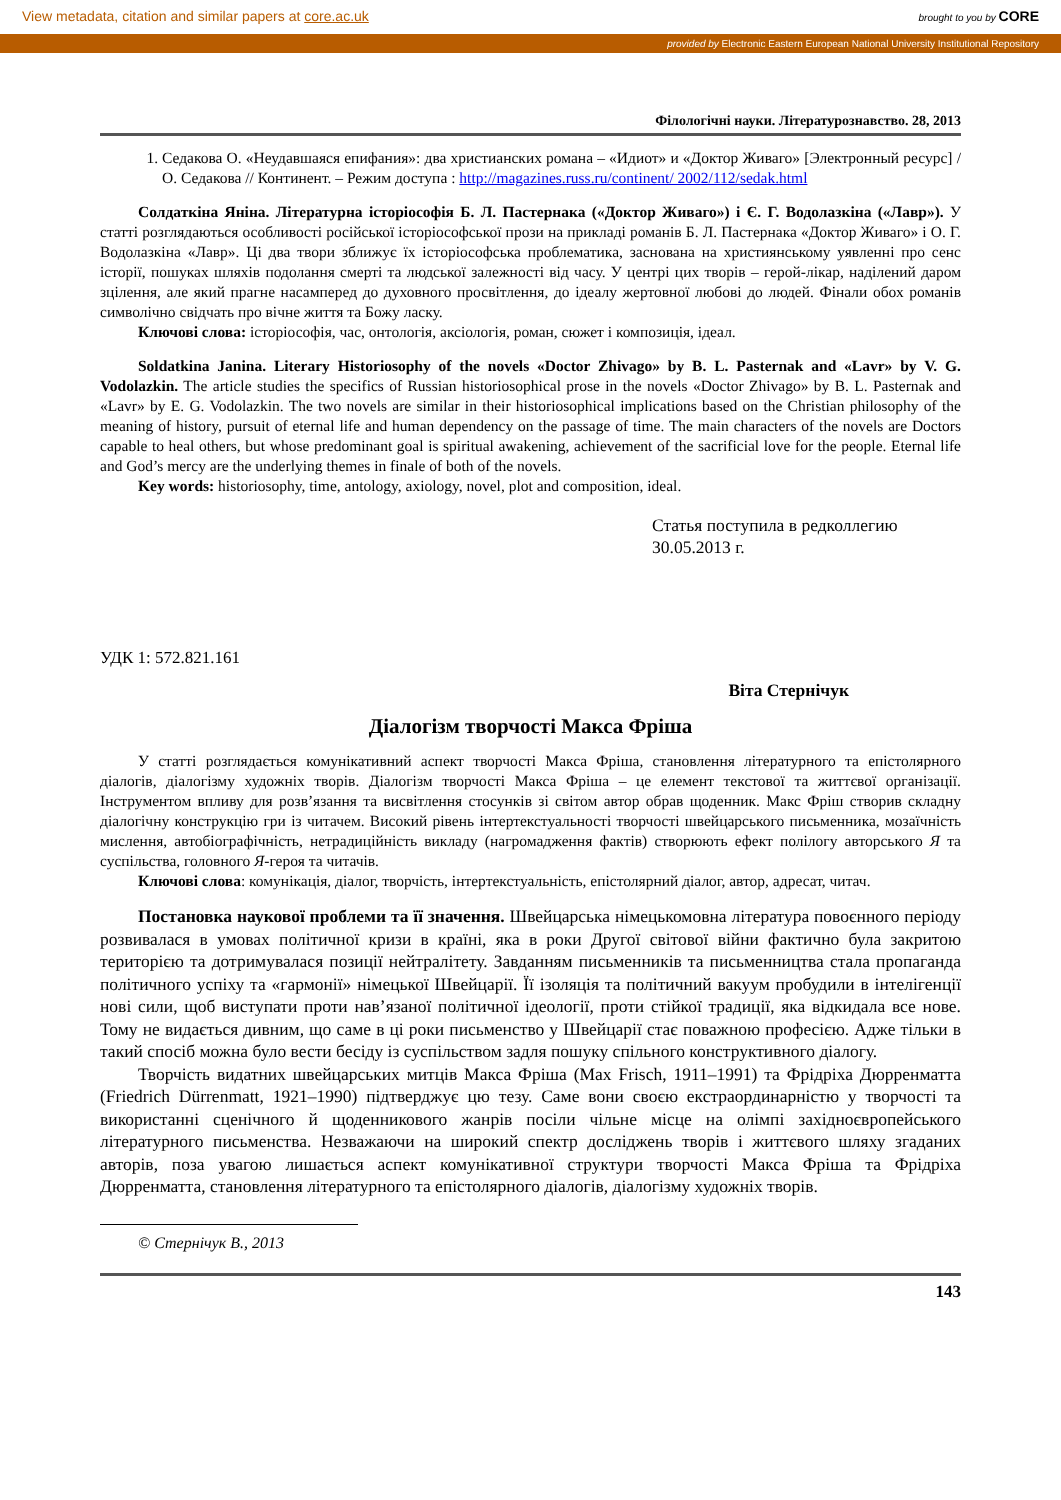View metadata, citation and similar papers at core.ac.uk brought to you by CORE
provided by Electronic Eastern European National University Institutional Repository
Філологічні науки. Літературознавство. 28, 2013
1. Седакова О. «Неудавшаяся епифания»: два христианских романа – «Идиот» и «Доктор Живаго» [Электронный ресурс] / О. Седакова // Континент. – Режим доступа : http://magazines.russ.ru/continent/ 2002/112/sedak.html
Солдаткіна Яніна. Літературна історіософія Б. Л. Пастернака («Доктор Живаго») і Є. Г. Водолазкіна («Лавр»). У статті розглядаються особливості російської історіософської прози на прикладі романів Б. Л. Пастернака «Доктор Живаго» і О. Г. Водолазкіна «Лавр». Ці два твори зближує їх історіософська проблематика, заснована на християнському уявленні про сенс історії, пошуках шляхів подолання смерті та людської залежності від часу. У центрі цих творів – герой-лікар, наділений даром зцілення, але який прагне насамперед до духовного просвітлення, до ідеалу жертовної любові до людей. Фінали обох романів символічно свідчать про вічне життя та Божу ласку.
Ключові слова: історіософія, час, онтологія, аксіологія, роман, сюжет і композиція, ідеал.
Soldatkina Janina. Literary Historiosophy of the novels «Doctor Zhivago» by B. L. Pasternak and «Lavr» by V. G. Vodolazkin. The article studies the specifics of Russian historiosophical prose in the novels «Doctor Zhivago» by B. L. Pasternak and «Lavr» by E. G. Vodolazkin. The two novels are similar in their historiosophical implications based on the Christian philosophy of the meaning of history, pursuit of eternal life and human dependency on the passage of time. The main characters of the novels are Doctors capable to heal others, but whose predominant goal is spiritual awakening, achievement of the sacrificial love for the people. Eternal life and God’s mercy are the underlying themes in finale of both of the novels.
Key words: historiosophy, time, antology, axiology, novel, plot and composition, ideal.
Статья поступила в редколлегию
30.05.2013 г.
УДК 1: 572.821.161
Віта Стернічук
Діалогізм творчості Макса Фріша
У статті розглядається комунікативний аспект творчості Макса Фріша, становлення літературного та епістолярного діалогів, діалогізму художніх творів. Діалогізм творчості Макса Фріша – це елемент текстової та життєвої організації. Інструментом впливу для розв’язання та висвітлення стосунків зі світом автор обрав щоденник. Макс Фріш створив складну діалогічну конструкцію гри із читачем. Високий рівень інтертекстуальності творчості швейцарського письменника, мозаїчність мислення, автобіографічність, нетрадиційність викладу (нагромадження фактів) створюють ефект полілогу авторського Я та суспільства, головного Я-героя та читачів.
Ключові слова: комунікація, діалог, творчість, інтертекстуальність, епістолярний діалог, автор, адресат, читач.
Постановка наукової проблеми та її значення. Швейцарська німецькомовна література повоєнного періоду розвивалася в умовах політичної кризи в країні, яка в роки Другої світової війни фактично була закритою територією та дотримувалася позиції нейтралітету. Завданням письменників та письменництва стала пропаганда політичного успіху та «гармонії» німецької Швейцарії. Її ізоляція та політичний вакуум пробудили в інтелігенції нові сили, щоб виступати проти нав’язаної політичної ідеології, проти стійкої традиції, яка відкидала все нове. Тому не видається дивним, що саме в ці роки письменство у Швейцарії стає поважною професією. Адже тільки в такий спосіб можна було вести бесіду із суспільством задля пошуку спільного конструктивного діалогу.
Творчість видатних швейцарських митців Макса Фріша (Max Frisch, 1911–1991) та Фрідріха Дюрренматта (Friedrich Dürrenmatt, 1921–1990) підтверджує цю тезу. Саме вони своєю екстраординарністю у творчості та використанні сценічного й щоденникового жанрів посіли чільне місце на олімпі західноєвропейського літературного письменства. Незважаючи на широкий спектр досліджень творів і життєвого шляху згаданих авторів, поза увагою лишається аспект комунікативної структури творчості Макса Фріша та Фрідріха Дюрренматта, становлення літературного та епістолярного діалогів, діалогізму художніх творів.
© Стернічук В., 2013
143